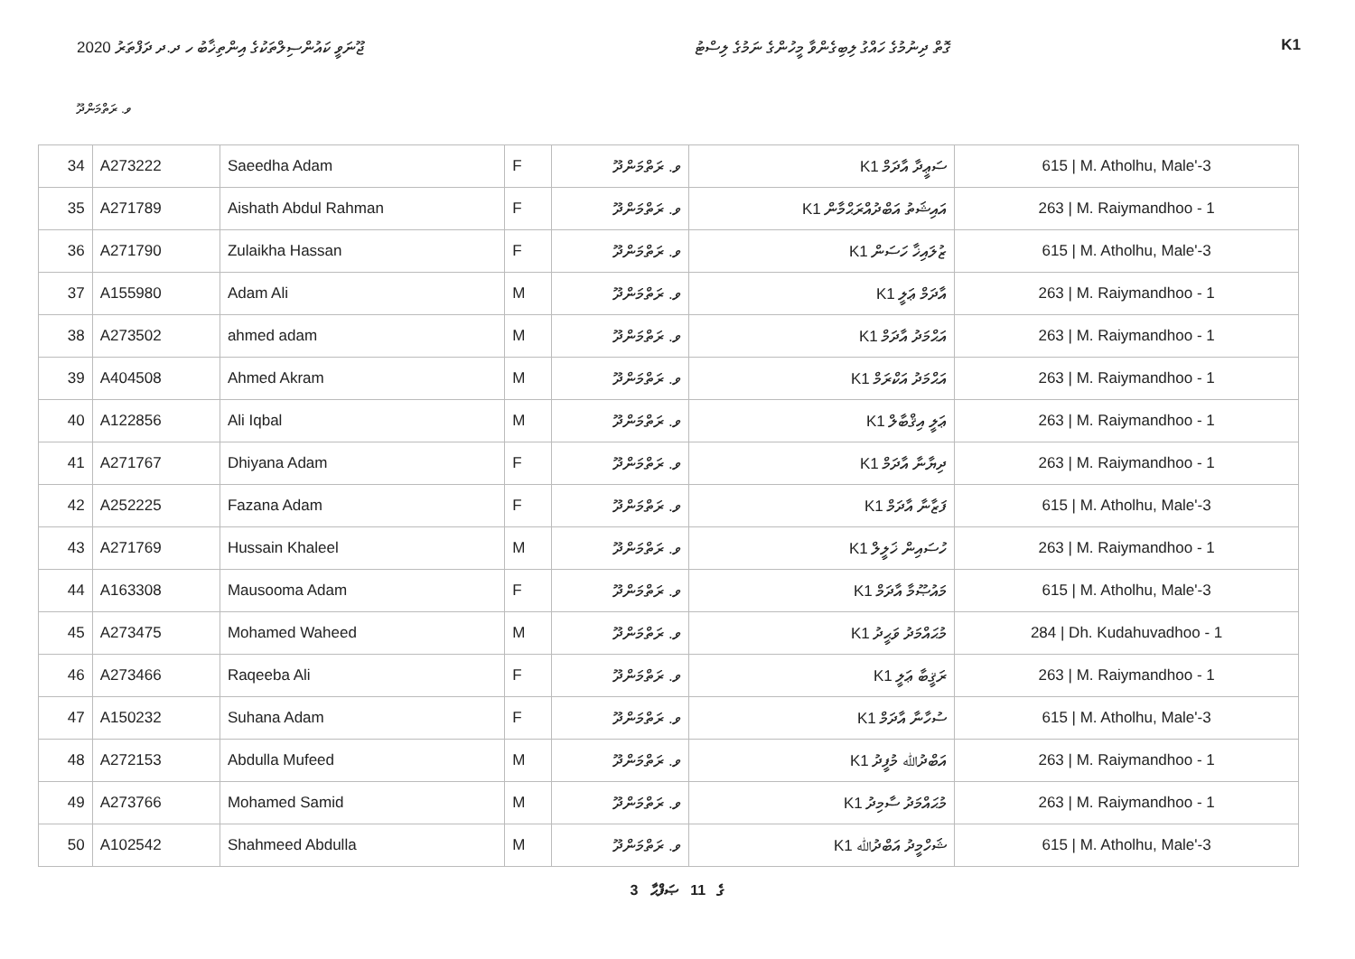ޖޫނަވީ ކައުންސިލްތަކުގެ އިންތިޚާބު ހ ދ.ދ ދަފްތަރު 2020 ގޮތް ދިނުމުގެ ހައްގު ލިބިގެންވާ މީހުންގެ ނަމުގެ ލިސްޓު K1
ވ. ރަތްމަންދޫ
| 34 | A273222 | Saeedha Adam | F | ވ. ރަތްމަންދޫ | K1 ސަޢީދާ އާދަމް | 615 / M. Atholhu, Male'-3 |
| 35 | A271789 | Aishath Abdul Rahman | F | ވ. ރަތްމަންދޫ | K1 އައިޝަތު އަބްދުއްރަޙްމާން | 263 / M. Raiymandhoo - 1 |
| 36 | A271790 | Zulaikha Hassan | F | ވ. ރަތްމަންދޫ | K1 ޒުލައިޚާ ހަސަން | 615 / M. Atholhu, Male'-3 |
| 37 | A155980 | Adam Ali | M | ވ. ރަތްމަންދޫ | K1 އާދަމް ޢަލީ | 263 / M. Raiymandhoo - 1 |
| 38 | A273502 | ahmed adam | M | ވ. ރަތްމަންދޫ | K1 އަޙްމަދު އާދަމް | 263 / M. Raiymandhoo - 1 |
| 39 | A404508 | Ahmed Akram | M | ވ. ރަތްމަންދޫ | K1 އަޙްމަދު އަކްރަމް | 263 / M. Raiymandhoo - 1 |
| 40 | A122856 | Ali Iqbal | M | ވ. ރަތްމަންދޫ | K1 ޢަލީ އިޤްބާލް | 263 / M. Raiymandhoo - 1 |
| 41 | A271767 | Dhiyana Adam | F | ވ. ރަތްމަންދޫ | K1 ދިޔާނާ އާދަމް | 263 / M. Raiymandhoo - 1 |
| 42 | A252225 | Fazana Adam | F | ވ. ރަތްމަންދޫ | K1 ފަޒާނާ އާދަމް | 615 / M. Atholhu, Male'-3 |
| 43 | A271769 | Hussain Khaleel | M | ވ. ރަތްމަންދޫ | K1 ހުސައިން ޚަލީލް | 263 / M. Raiymandhoo - 1 |
| 44 | A163308 | Mausooma Adam | F | ވ. ރަތްމަންދޫ | K1 މައުޞޫމާ އާދަމް | 615 / M. Atholhu, Male'-3 |
| 45 | A273475 | Mohamed Waheed | M | ވ. ރަތްމަންދޫ | K1 މުޙައްމަދު ވަޙީދު | 284 / Dh. Kudahuvadhoo - 1 |
| 46 | A273466 | Raqeeba Ali | F | ވ. ރަތްމަންދޫ | K1 ރަޤީބާ ޢަލީ | 263 / M. Raiymandhoo - 1 |
| 47 | A150232 | Suhana Adam | F | ވ. ރަތްމަންދޫ | K1 ސުހާނާ އާދަމް | 615 / M. Atholhu, Male'-3 |
| 48 | A272153 | Abdulla Mufeed | M | ވ. ރަތްމަންދޫ | K1 އަބްދުﷲ މުފީދު | 263 / M. Raiymandhoo - 1 |
| 49 | A273766 | Mohamed Samid | M | ވ. ރަތްމަންދޫ | K1 މުޙައްމަދު ސާމިދު | 263 / M. Raiymandhoo - 1 |
| 50 | A102542 | Shahmeed Abdulla | M | ވ. ރަތްމަންދޫ | K1 ޝަހްމީދު އަބްދުﷲ | 615 / M. Atholhu, Male'-3 |
3 ގެ 11 ޞަފްޙާ